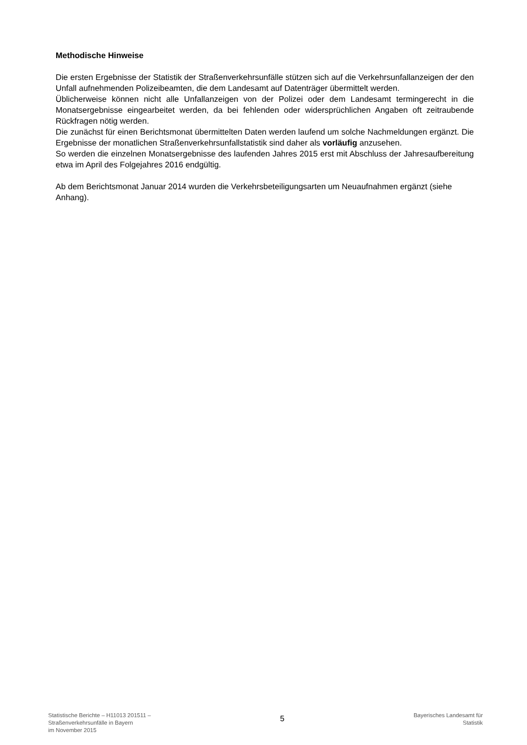Methodische Hinweise
Die ersten Ergebnisse der Statistik der Straßenverkehrsunfälle stützen sich auf die Verkehrsunfallanzeigen der den Unfall aufnehmenden Polizeibeamten, die dem Landesamt auf Datenträger übermittelt werden.
Üblicherweise können nicht alle Unfallanzeigen von der Polizei oder dem Landesamt termingerecht in die Monatsergebnisse eingearbeitet werden, da bei fehlenden oder widersprüchlichen Angaben oft zeitraubende Rückfragen nötig werden.
Die zunächst für einen Berichtsmonat übermittelten Daten werden laufend um solche Nachmeldungen ergänzt. Die Ergebnisse der monatlichen Straßenverkehrsunfallstatistik sind daher als vorläufig anzusehen.
So werden die einzelnen Monatsergebnisse des laufenden Jahres 2015 erst mit Abschluss der Jahresaufbereitung etwa im April des Folgejahres 2016 endgültig.
Ab dem Berichtsmonat Januar 2014 wurden die Verkehrsbeteiligungsarten um Neuaufnahmen ergänzt (siehe Anhang).
Statistische Berichte – H11013 201511 –
Straßenverkehrsunfälle in Bayern
im November 2015
5
Bayerisches Landesamt für
Statistik